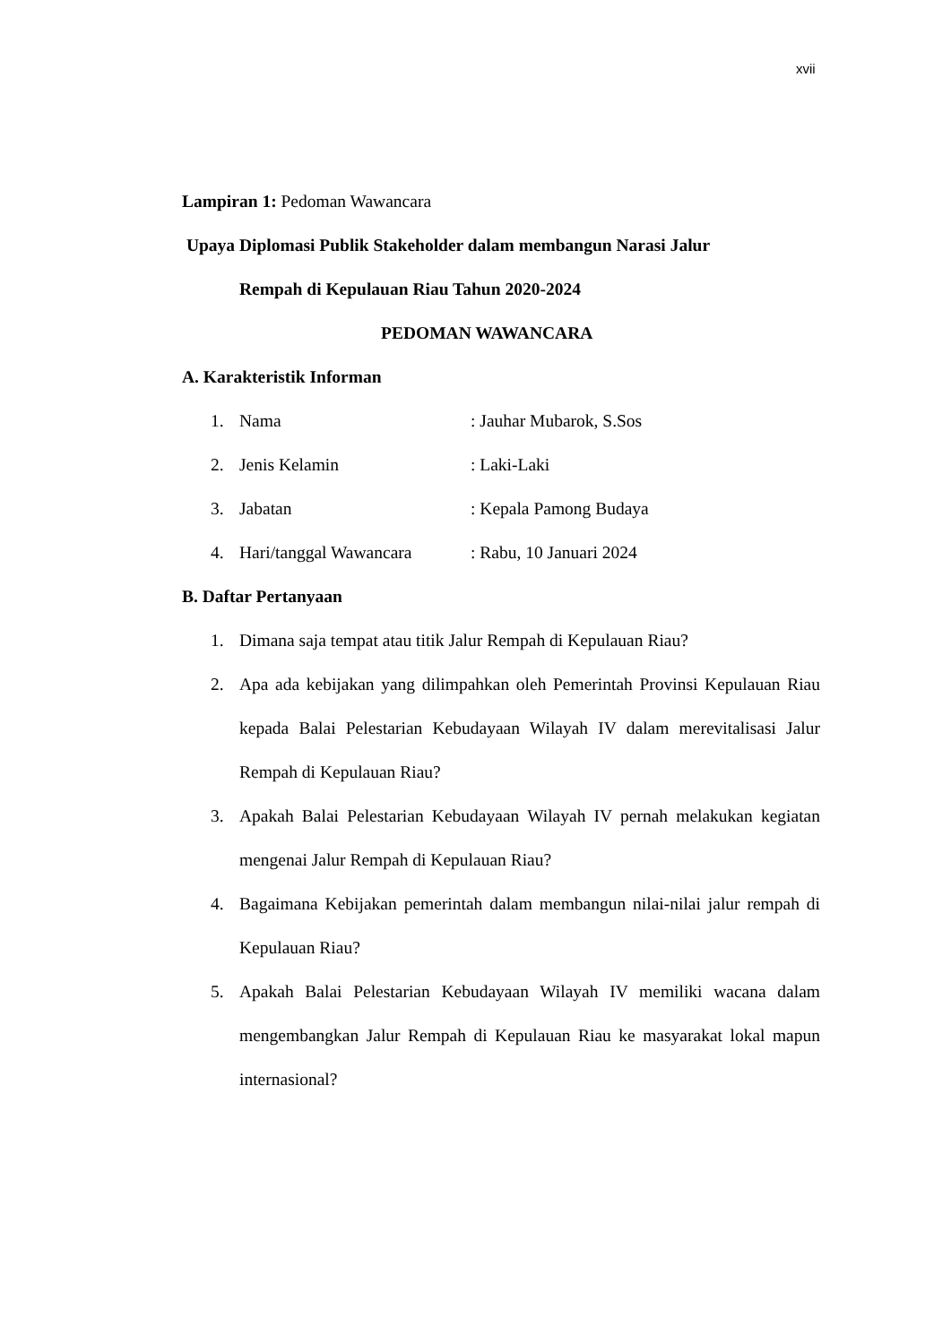xvii
Lampiran 1: Pedoman Wawancara
Upaya Diplomasi Publik Stakeholder dalam membangun Narasi Jalur
Rempah di Kepulauan Riau Tahun 2020-2024
PEDOMAN WAWANCARA
A. Karakteristik Informan
1. Nama : Jauhar Mubarok, S.Sos
2. Jenis Kelamin : Laki-Laki
3. Jabatan : Kepala Pamong Budaya
4. Hari/tanggal Wawancara : Rabu, 10 Januari 2024
B. Daftar Pertanyaan
1. Dimana saja tempat atau titik Jalur Rempah di Kepulauan Riau?
2. Apa ada kebijakan yang dilimpahkan oleh Pemerintah Provinsi Kepulauan Riau kepada Balai Pelestarian Kebudayaan Wilayah IV dalam merevitalisasi Jalur Rempah di Kepulauan Riau?
3. Apakah Balai Pelestarian Kebudayaan Wilayah IV pernah melakukan kegiatan mengenai Jalur Rempah di Kepulauan Riau?
4. Bagaimana Kebijakan pemerintah dalam membangun nilai-nilai jalur rempah di Kepulauan Riau?
5. Apakah Balai Pelestarian Kebudayaan Wilayah IV memiliki wacana dalam mengembangkan Jalur Rempah di Kepulauan Riau ke masyarakat lokal mapun internasional?